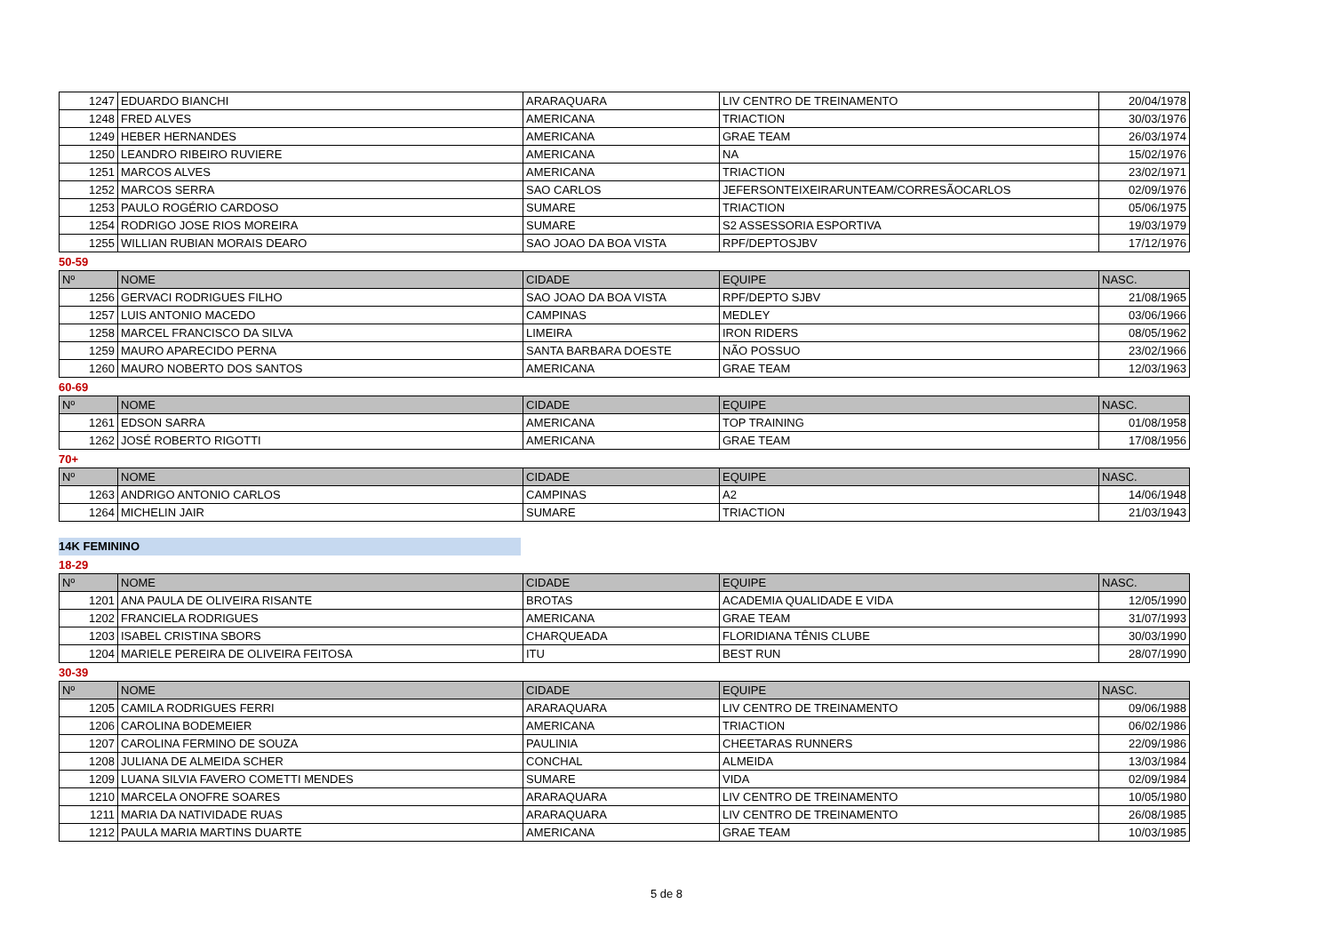| 1247 | EDUARDO BIANCHI | ARARAQUARA | LIV CENTRO DE TREINAMENTO | 20/04/1978 |
| 1248 | FRED ALVES | AMERICANA | TRIACTION | 30/03/1976 |
| 1249 | HEBER HERNANDES | AMERICANA | GRAE TEAM | 26/03/1974 |
| 1250 | LEANDRO RIBEIRO RUVIERE | AMERICANA | NA | 15/02/1976 |
| 1251 | MARCOS ALVES | AMERICANA | TRIACTION | 23/02/1971 |
| 1252 | MARCOS SERRA | SAO CARLOS | JEFERSONTEIXEIRARUNTEAM/CORRESÃOCARLOS | 02/09/1976 |
| 1253 | PAULO ROGÉRIO CARDOSO | SUMARE | TRIACTION | 05/06/1975 |
| 1254 | RODRIGO JOSE RIOS MOREIRA | SUMARE | S2 ASSESSORIA ESPORTIVA | 19/03/1979 |
| 1255 | WILLIAN RUBIAN MORAIS DEARO | SAO JOAO DA BOA VISTA | RPF/DEPTOSJBV | 17/12/1976 |
50-59
| Nº | NOME | CIDADE | EQUIPE | NASC. |
| --- | --- | --- | --- | --- |
| 1256 | GERVACI RODRIGUES FILHO | SAO JOAO DA BOA VISTA | RPF/DEPTO SJBV | 21/08/1965 |
| 1257 | LUIS ANTONIO MACEDO | CAMPINAS | MEDLEY | 03/06/1966 |
| 1258 | MARCEL FRANCISCO DA SILVA | LIMEIRA | IRON RIDERS | 08/05/1962 |
| 1259 | MAURO APARECIDO PERNA | SANTA BARBARA DOESTE | NÃO POSSUO | 23/02/1966 |
| 1260 | MAURO NOBERTO DOS SANTOS | AMERICANA | GRAE TEAM | 12/03/1963 |
60-69
| Nº | NOME | CIDADE | EQUIPE | NASC. |
| --- | --- | --- | --- | --- |
| 1261 | EDSON SARRA | AMERICANA | TOP TRAINING | 01/08/1958 |
| 1262 | JOSÉ ROBERTO RIGOTTI | AMERICANA | GRAE TEAM | 17/08/1956 |
70+
| Nº | NOME | CIDADE | EQUIPE | NASC. |
| --- | --- | --- | --- | --- |
| 1263 | ANDRIGO ANTONIO CARLOS | CAMPINAS | A2 | 14/06/1948 |
| 1264 | MICHELIN JAIR | SUMARE | TRIACTION | 21/03/1943 |
14K FEMININO
18-29
| Nº | NOME | CIDADE | EQUIPE | NASC. |
| --- | --- | --- | --- | --- |
| 1201 | ANA PAULA DE OLIVEIRA RISANTE | BROTAS | ACADEMIA QUALIDADE E VIDA | 12/05/1990 |
| 1202 | FRANCIELA RODRIGUES | AMERICANA | GRAE TEAM | 31/07/1993 |
| 1203 | ISABEL CRISTINA SBORS | CHARQUEADA | FLORIDIANA TÊNIS CLUBE | 30/03/1990 |
| 1204 | MARIELE PEREIRA DE OLIVEIRA FEITOSA | ITU | BEST RUN | 28/07/1990 |
30-39
| Nº | NOME | CIDADE | EQUIPE | NASC. |
| --- | --- | --- | --- | --- |
| 1205 | CAMILA RODRIGUES FERRI | ARARAQUARA | LIV CENTRO DE TREINAMENTO | 09/06/1988 |
| 1206 | CAROLINA BODEMEIER | AMERICANA | TRIACTION | 06/02/1986 |
| 1207 | CAROLINA FERMINO DE SOUZA | PAULINIA | CHEETARAS RUNNERS | 22/09/1986 |
| 1208 | JULIANA DE ALMEIDA SCHER | CONCHAL | ALMEIDA | 13/03/1984 |
| 1209 | LUANA SILVIA FAVERO COMETTI MENDES | SUMARE | VIDA | 02/09/1984 |
| 1210 | MARCELA ONOFRE SOARES | ARARAQUARA | LIV CENTRO DE TREINAMENTO | 10/05/1980 |
| 1211 | MARIA DA NATIVIDADE RUAS | ARARAQUARA | LIV CENTRO DE TREINAMENTO | 26/08/1985 |
| 1212 | PAULA MARIA MARTINS DUARTE | AMERICANA | GRAE TEAM | 10/03/1985 |
5 de 8